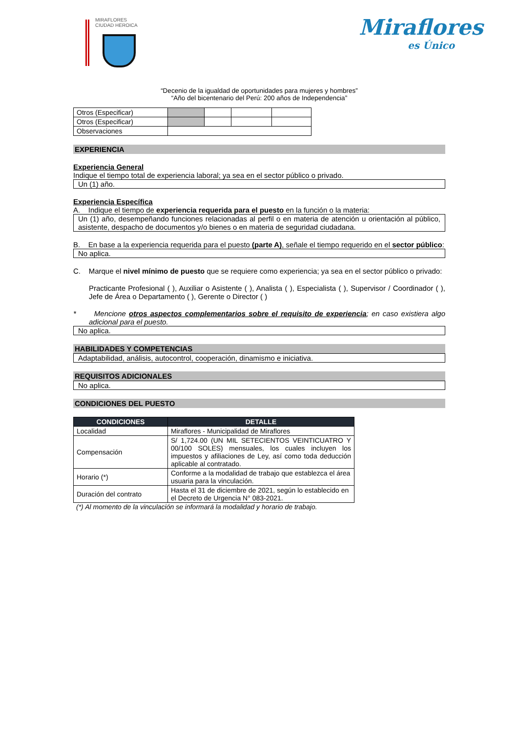MIRAFLORES
CIUDAD HEROICA
Miraflores
es Único
“Decenio de la igualdad de oportunidades para mujeres y hombres”
“Año del bicentenario del Perú: 200 años de Independencia”
| Otros (Especificar) | | | | |
| Otros (Especificar) | | | | |
| Observaciones | | | | |
EXPERIENCIA
Experiencia General
Indique el tiempo total de experiencia laboral; ya sea en el sector público o privado.
Un (1) año.
Experiencia Específica
A. Indique el tiempo de experiencia requerida para el puesto en la función o la materia:
Un (1) año, desempeñando funciones relacionadas al perfil o en materia de atención u orientación al público, asistente, despacho de documentos y/o bienes o en materia de seguridad ciudadana.
B. En base a la experiencia requerida para el puesto (parte A), señale el tiempo requerido en el sector público:
No aplica.
C. Marque el nivel mínimo de puesto que se requiere como experiencia; ya sea en el sector público o privado:
Practicante Profesional ( ), Auxiliar o Asistente ( ), Analista ( ), Especialista ( ), Supervisor / Coordinador ( ), Jefe de Área o Departamento ( ), Gerente o Director ( )
* Mencione otros aspectos complementarios sobre el requisito de experiencia; en caso existiera algo adicional para el puesto.
No aplica.
HABILIDADES Y COMPETENCIAS
Adaptabilidad, análisis, autocontrol, cooperación, dinamismo e iniciativa.
REQUISITOS ADICIONALES
No aplica.
CONDICIONES DEL PUESTO
| CONDICIONES | DETALLE |
| --- | --- |
| Localidad | Miraflores - Municipalidad de Miraflores |
| Compensación | S/ 1,724.00 (UN MIL SETECIENTOS VEINTICUATRO Y 00/100 SOLES) mensuales, los cuales incluyen los impuestos y afiliaciones de Ley, así como toda deducción aplicable al contratado. |
| Horario (*) | Conforme a la modalidad de trabajo que establezca el área usuaria para la vinculación. |
| Duración del contrato | Hasta el 31 de diciembre de 2021, según lo establecido en el Decreto de Urgencia N° 083-2021. |
(*) Al momento de la vinculación se informará la modalidad y horario de trabajo.